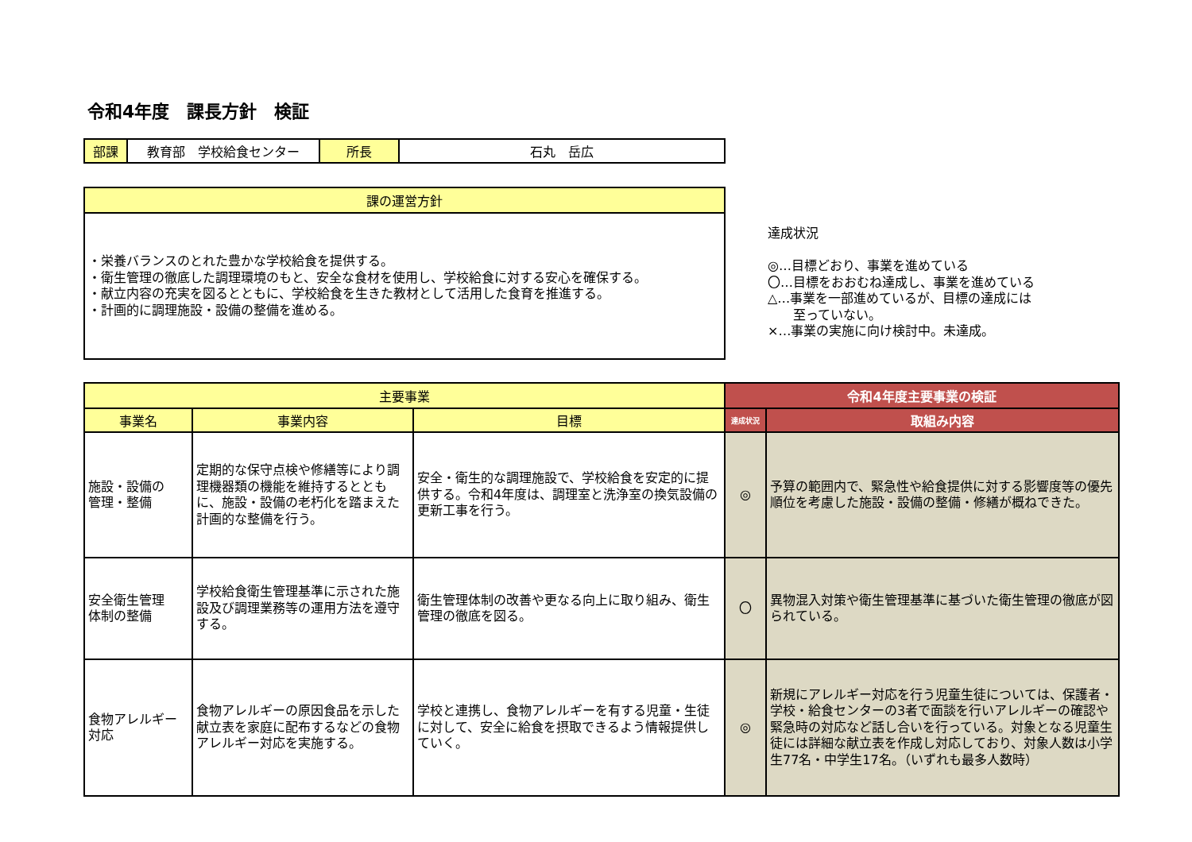令和4年度　課長方針　検証
| 部課 | 教育部 学校給食センター | 所長 | 石丸 岳広 |
| 課の運営方針 |
| --- |
| ・栄養バランスのとれた豊かな学校給食を提供する。 ・衛生管理の徹底した調理環境のもと、安全な食材を使用し、学校給食に対する安心を確保する。 ・献立内容の充実を図るとともに、学校給食を生きた教材として活用した食育を推進する。 ・計画的に調理施設・設備の整備を進める。 |
達成状況
◎…目標どおり、事業を進めている
〇…目標をおおむね達成し、事業を進めている
△…事業を一部進めているが、目標の達成には
　　至っていない。
×…事業の実施に向け検討中。未達成。
| 主要事業 | | | 令和4年度主要事業の検証 | |
| --- | --- | --- | --- | --- |
| 事業名 | 事業内容 | 目標 | 達成状況 | 取組み内容 |
| 施設・設備の 管理・整備 | 定期的な保守点検や修繕等により調理機器類の機能を維持するとともに、施設・設備の老朽化を踏まえた計画的な整備を行う。 | 安全・衛生的な調理施設で、学校給食を安定的に提供する。令和4年度は、調理室と洗浄室の換気設備の更新工事を行う。 | ◎ | 予算の範囲内で、緊急性や給食提供に対する影響度等の優先順位を考慮した施設・設備の整備・修繕が概ねできた。 |
| 安全衛生管理 体制の整備 | 学校給食衛生管理基準に示された施設及び調理業務等の運用方法を遵守する。 | 衛生管理体制の改善や更なる向上に取り組み、衛生管理の徹底を図る。 | 〇 | 異物混入対策や衛生管理基準に基づいた衛生管理の徹底が図られている。 |
| 食物アレルギー 対応 | 食物アレルギーの原因食品を示した献立表を家庭に配布するなどの食物アレルギー対応を実施する。 | 学校と連携し、食物アレルギーを有する児童・生徒に対して、安全に給食を摂取できるよう情報提供していく。 | ◎ | 新規にアレルギー対応を行う児童生徒については、保護者・学校・給食センターの3者で面談を行いアレルギーの確認や緊急時の対応など話し合いを行っている。対象となる児童生徒には詳細な献立表を作成し対応しており、対象人数は小学生77名・中学生17名。（いずれも最多人数時） |